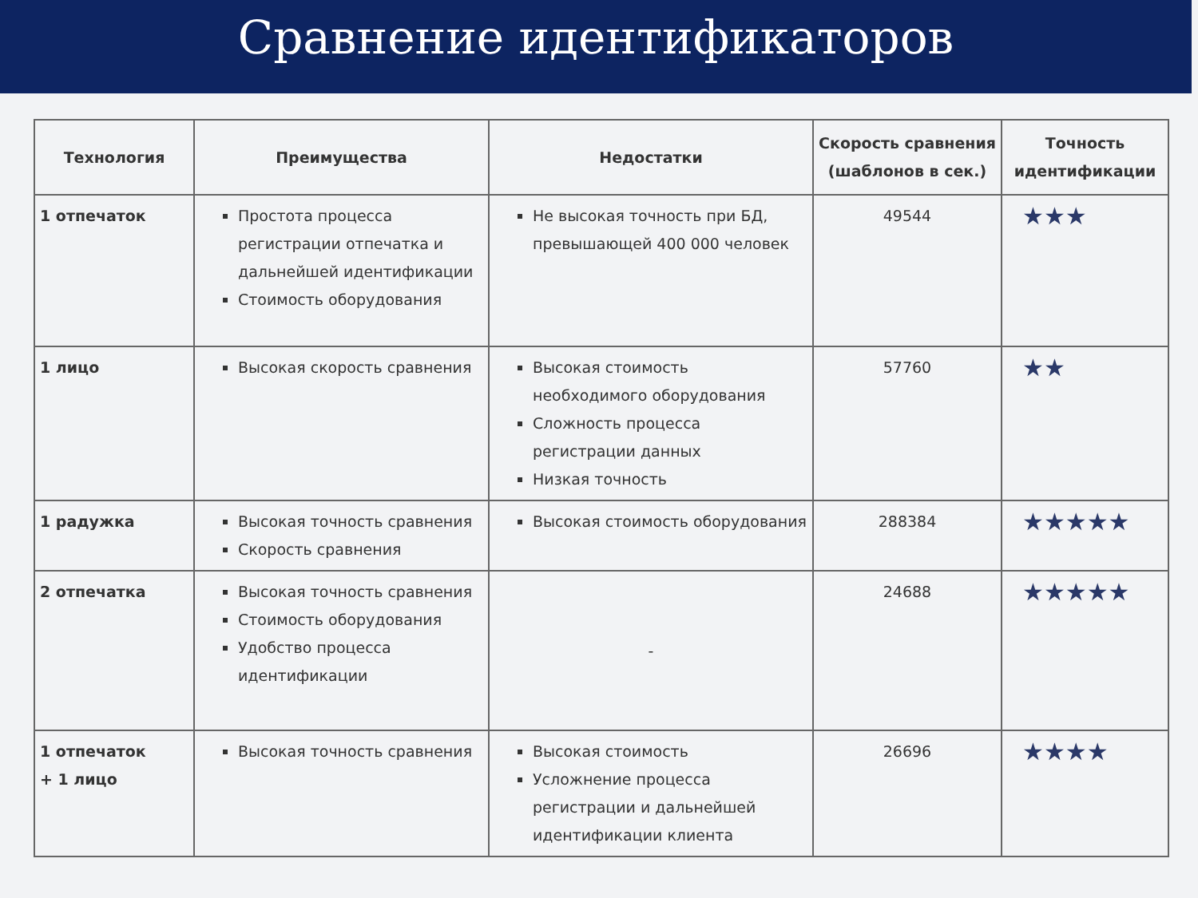Сравнение идентификаторов
| Технология | Преимущества | Недостатки | Скорость сравнения (шаблонов в сек.) | Точность идентификации |
| --- | --- | --- | --- | --- |
| 1 отпечаток | Простота процесса регистрации отпечатка и дальнейшей идентификации Стоимость оборудования | Не высокая точность при БД, превышающей 400 000 человек | 49544 | ★★★ |
| 1 лицо | Высокая скорость сравнения | Высокая стоимость необходимого оборудования Сложность процесса регистрации данных Низкая точность | 57760 | ★★ |
| 1 радужка | Высокая точность сравнения Скорость сравнения | Высокая стоимость оборудования | 288384 | ★★★★★ |
| 2 отпечатка | Высокая точность сравнения Стоимость оборудования Удобство процесса идентификации | - | 24688 | ★★★★★ |
| 1 отпечаток + 1 лицо | Высокая точность сравнения | Высокая стоимость Усложнение процесса регистрации и дальнейшей идентификации клиента | 26696 | ★★★★ |